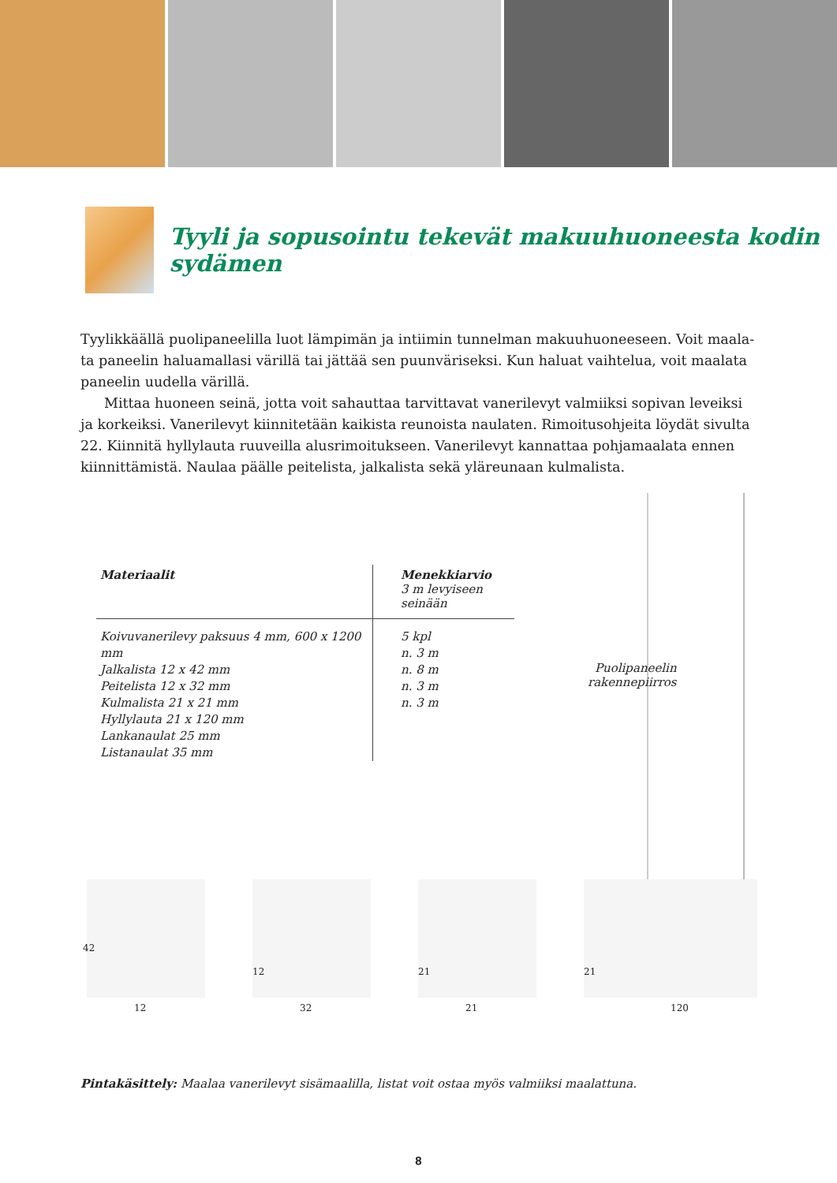Tyyli ja sopusointu tekevät makuuhuoneesta kodin sydämen
Tyylikkäällä puolipaneelilla luot lämpimän ja intiimin tunnelman makuuhuoneeseen. Voit maala-ta paneelin haluamallasi värillä tai jättää sen puunväriseksi. Kun haluat vaihtelua, voit maalata paneelin uudella värillä.
Mittaa huoneen seinä, jotta voit sahauttaa tarvittavat vanerilevyt valmiiksi sopivan leveiksi ja korkeiksi. Vanerilevyt kiinnitetään kaikista reunoista naulaten. Rimoitusohjeita löydät sivulta 22. Kiinnitä hyllylauta ruuveilla alusrimoitukseen. Vanerilevyt kannattaa pohjamaalata ennen kiinnittämistä. Naulaa päälle peitelista, jalkalista sekä yläreunaan kulmalista.
Puolipaneelin
rakennepiirros
| Materiaalit | Menekkiarvio 3 m levyiseen seinään |
| --- | --- |
| Koivuvanerilevy paksuus 4 mm, 600 x 1200 mm Jalkalista 12 x 42 mm Peitelista 12 x 32 mm Kulmalista 21 x 21 mm Hyllylauta 21 x 120 mm Lankanaulat 25 mm Listanaulat 35 mm | 5 kpl n. 3 m n. 8 m n. 3 m n. 3 m |
42
12
12
32
21
21
21
120
Pintakäsittely: Maalaa vanerilevyt sisämaalilla, listat voit ostaa myös valmiiksi maalattuna.
8